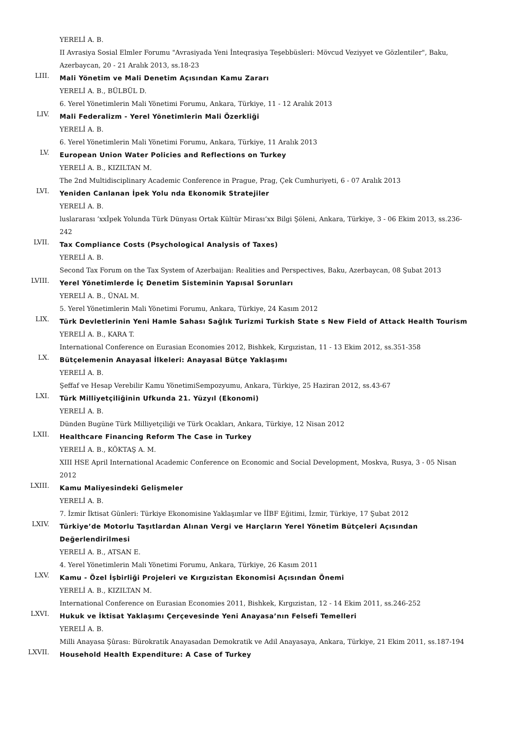YERELİ A. B.
II Avrasiya Sosial Elmler Forumu "Avrasiyada Yeni İnteqrasiya Teşebbüsleri: Mövcud Veziyyet ve Gözlentiler", Baku, Azerbaycan, 20 - 21 Aralık 2013, ss.18-23
LIII.
Mali Yönetim ve Mali Denetim Açısından Kamu Zararı
YERELİ A. B., BÜLBÜL D.
6. Yerel Yönetimlerin Mali Yönetimi Forumu, Ankara, Türkiye, 11 - 12 Aralık 2013
LIV.
Mali Federalizm - Yerel Yönetimlerin Mali Özerkliği
YERELİ A. B.
6. Yerel Yönetimlerin Mali Yönetimi Forumu, Ankara, Türkiye, 11 Aralık 2013
LV.
European Union Water Policies and Reflections on Turkey
YERELİ A. B., KIZILTAN M.
The 2nd Multidisciplinary Academic Conference in Prague, Prag, Çek Cumhuriyeti, 6 - 07 Aralık 2013
LVI.
Yeniden Canlanan İpek Yolu nda Ekonomik Stratejiler
YERELİ A. B.
luslararası ’xxİpek Yolunda Türk Dünyası Ortak Kültür Mirası’xx Bilgi Şöleni, Ankara, Türkiye, 3 - 06 Ekim 2013, ss.236-242
LVII.
Tax Compliance Costs (Psychological Analysis of Taxes)
YERELİ A. B.
Second Tax Forum on the Tax System of Azerbaijan: Realities and Perspectives, Baku, Azerbaycan, 08 Şubat 2013
LVIII.
Yerel Yönetimlerde İç Denetim Sisteminin Yapısal Sorunları
YERELİ A. B., ÜNAL M.
5. Yerel Yönetimlerin Mali Yönetimi Forumu, Ankara, Türkiye, 24 Kasım 2012
LIX.
Türk Devletlerinin Yeni Hamle Sahası Sağlık Turizmi Turkish State s New Field of Attack Health Tourism
YERELİ A. B., KARA T.
International Conference on Eurasian Economies 2012, Bishkek, Kırgızistan, 11 - 13 Ekim 2012, ss.351-358
LX.
Bütçelemenin Anayasal İlkeleri: Anayasal Bütçe Yaklaşımı
YERELİ A. B.
Şeffaf ve Hesap Verebilir Kamu YönetimiSempozyumu, Ankara, Türkiye, 25 Haziran 2012, ss.43-67
LXI.
Türk Milliyetçiliğinin Ufkunda 21. Yüzyıl (Ekonomi)
YERELİ A. B.
Dünden Bugüne Türk Milliyetçiliği ve Türk Ocakları, Ankara, Türkiye, 12 Nisan 2012
LXII.
Healthcare Financing Reform The Case in Turkey
YERELİ A. B., KÖKTAŞ A. M.
XIII HSE April International Academic Conference on Economic and Social Development, Moskva, Rusya, 3 - 05 Nisan 2012
LXIII.
Kamu Maliyesindeki Gelişmeler
YERELİ A. B.
7. İzmir İktisat Günleri: Türkiye Ekonomisine Yaklaşımlar ve İİBF Eğitimi, İzmir, Türkiye, 17 Şubat 2012
LXIV.
Türkiye’de Motorlu Taşıtlardan Alınan Vergi ve Harçların Yerel Yönetim Bütçeleri Açısından Değerlendirilmesi
YERELİ A. B., ATSAN E.
4. Yerel Yönetimlerin Mali Yönetimi Forumu, Ankara, Türkiye, 26 Kasım 2011
LXV.
Kamu - Özel İşbirliği Projeleri ve Kırgızistan Ekonomisi Açısından Önemi
YERELİ A. B., KIZILTAN M.
International Conference on Eurasian Economies 2011, Bishkek, Kırgızistan, 12 - 14 Ekim 2011, ss.246-252
LXVI.
Hukuk ve İktisat Yaklaşımı Çerçevesinde Yeni Anayasa’nın Felsefi Temelleri
YERELİ A. B.
Milli Anayasa Şûrası: Bürokratik Anayasadan Demokratik ve Adil Anayasaya, Ankara, Türkiye, 21 Ekim 2011, ss.187-194
LXVII.
Household Health Expenditure: A Case of Turkey